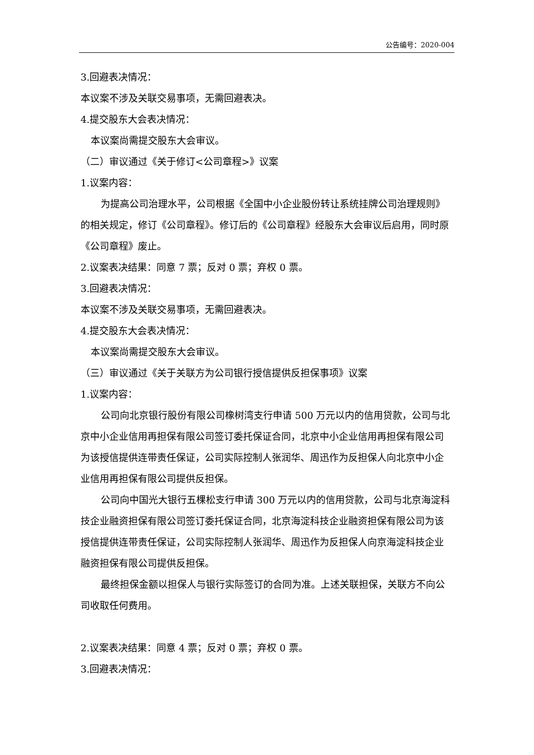公告编号：2020-004
3.回避表决情况：
本议案不涉及关联交易事项，无需回避表决。
4.提交股东大会表决情况：
本议案尚需提交股东大会审议。
（二）审议通过《关于修订<公司章程>》议案
1.议案内容：
为提高公司治理水平，公司根据《全国中小企业股份转让系统挂牌公司治理规则》的相关规定，修订《公司章程》。修订后的《公司章程》经股东大会审议后启用，同时原《公司章程》废止。
2.议案表决结果：同意 7 票；反对 0 票；弃权 0 票。
3.回避表决情况：
本议案不涉及关联交易事项，无需回避表决。
4.提交股东大会表决情况：
本议案尚需提交股东大会审议。
（三）审议通过《关于关联方为公司银行授信提供反担保事项》议案
1.议案内容：
公司向北京银行股份有限公司橡树湾支行申请 500 万元以内的信用贷款，公司与北京中小企业信用再担保有限公司签订委托保证合同，北京中小企业信用再担保有限公司为该授信提供连带责任保证，公司实际控制人张润华、周迅作为反担保人向北京中小企业信用再担保有限公司提供反担保。
公司向中国光大银行五棵松支行申请 300 万元以内的信用贷款，公司与北京海淀科技企业融资担保有限公司签订委托保证合同，北京海淀科技企业融资担保有限公司为该授信提供连带责任保证，公司实际控制人张润华、周迅作为反担保人向京海淀科技企业融资担保有限公司提供反担保。
最终担保金额以担保人与银行实际签订的合同为准。上述关联担保，关联方不向公司收取任何费用。
2.议案表决结果：同意 4 票；反对 0 票；弃权 0 票。
3.回避表决情况：